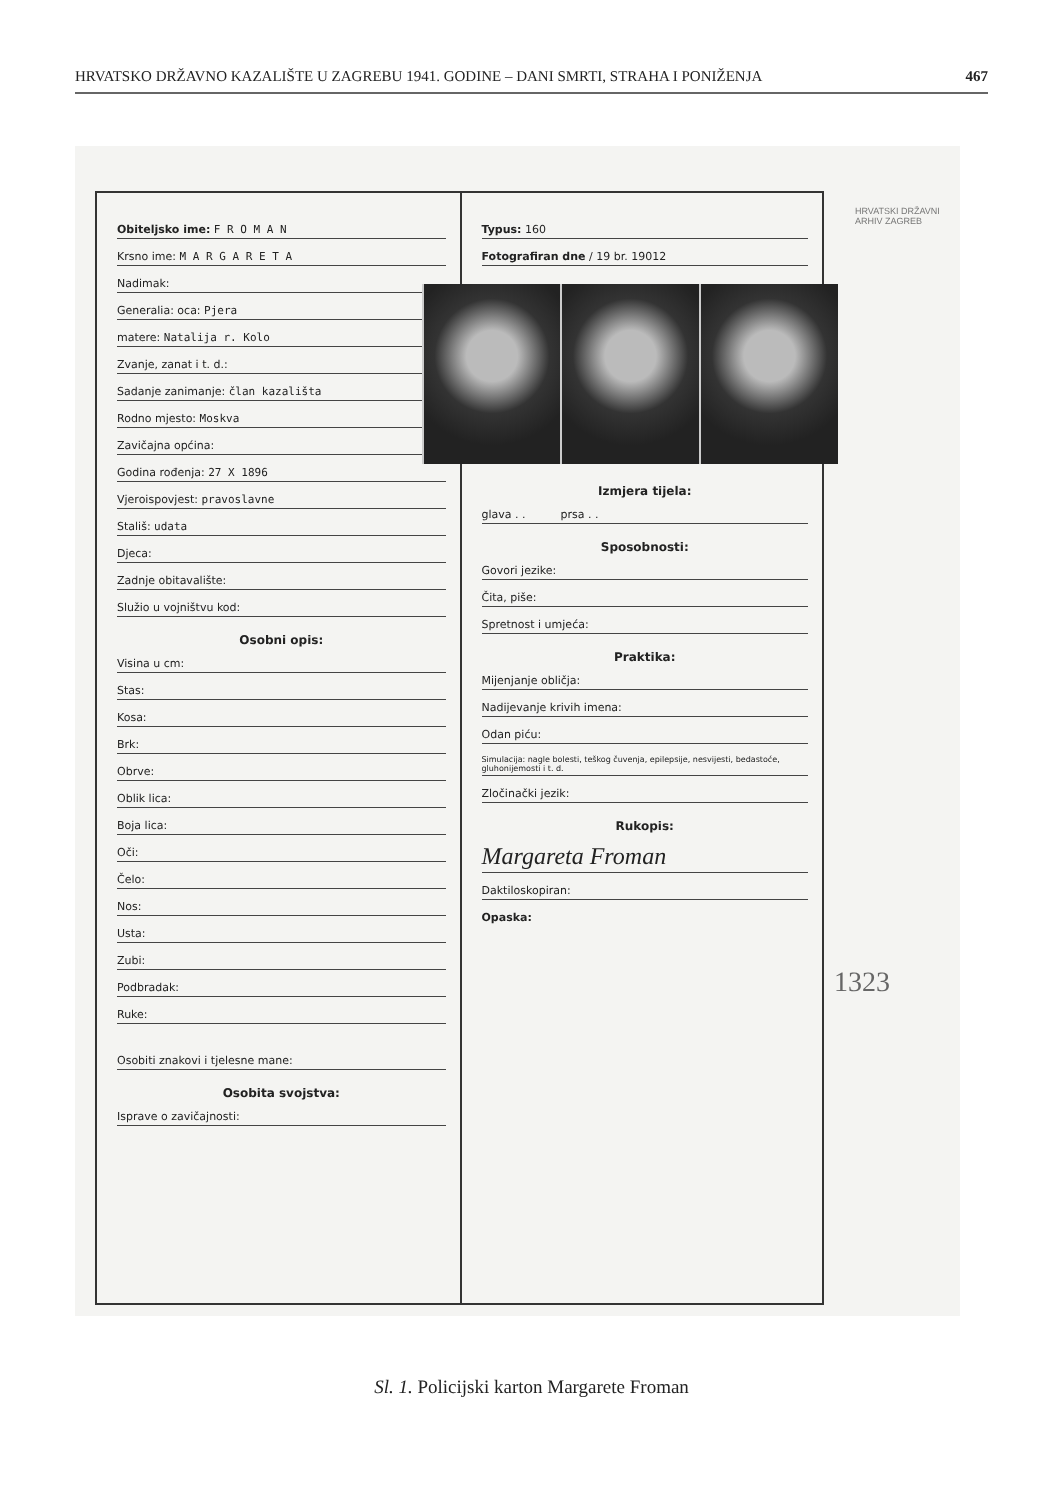HRVATSKO DRŽAVNO KAZALIŠTE U ZAGREBU 1941. GODINE – DANI SMRTI, STRAHA I PONIŽENJA 467
Obiteljsko ime: F R O M A N
Krsno ime: M A R G A R E T A
Nadimak:
Generalia: oca: Pjera
matere: Natalija r. Kolo
Zvanje, zanat i t. d.:
Sadanje zanimanje: član kazališta
Rodno mjesto: Moskva
Zavičajna općina:
Godina rođenja: 27 X 1896
Vjeroispovjest: pravoslavne
Stališ: udata
Djeca:
Zadnje obitavalište:
Služio u vojništvu kod:
Osobni opis:
Visina u cm:
Stas:
Kosa:
Brk:
Obrve:
Oblik lica:
Boja lica:
Oči:
Čelo:
Nos:
Usta:
Zubi:
Podbradak:
Ruke:
Osobiti znakovi i tjelesne mane:
Osobita svojstva:
Isprave o zavičajnosti:
Typus: 160
Fotografiran dne / 19 br. 19012
Izmjera tijela:
glava . . prsa . .
Sposobnosti:
Govori jezike:
Čita, piše:
Spretnost i umjeća:
Praktika:
Mijenjanje obličja:
Nadijevanje krivih imena:
Odan piću:
Simulacija: nagle bolesti, teškog čuvenja, epilepsije, nesvijesti, bedastoće, gluhonijemosti i t. d.
Zločinački jezik:
Rukopis:
Margareta Froman
Daktiloskopiran:
Opaska:
HRVATSKI DRŽAVNI ARHIV ZAGREB
1323
Sl. 1. Policijski karton Margarete Froman